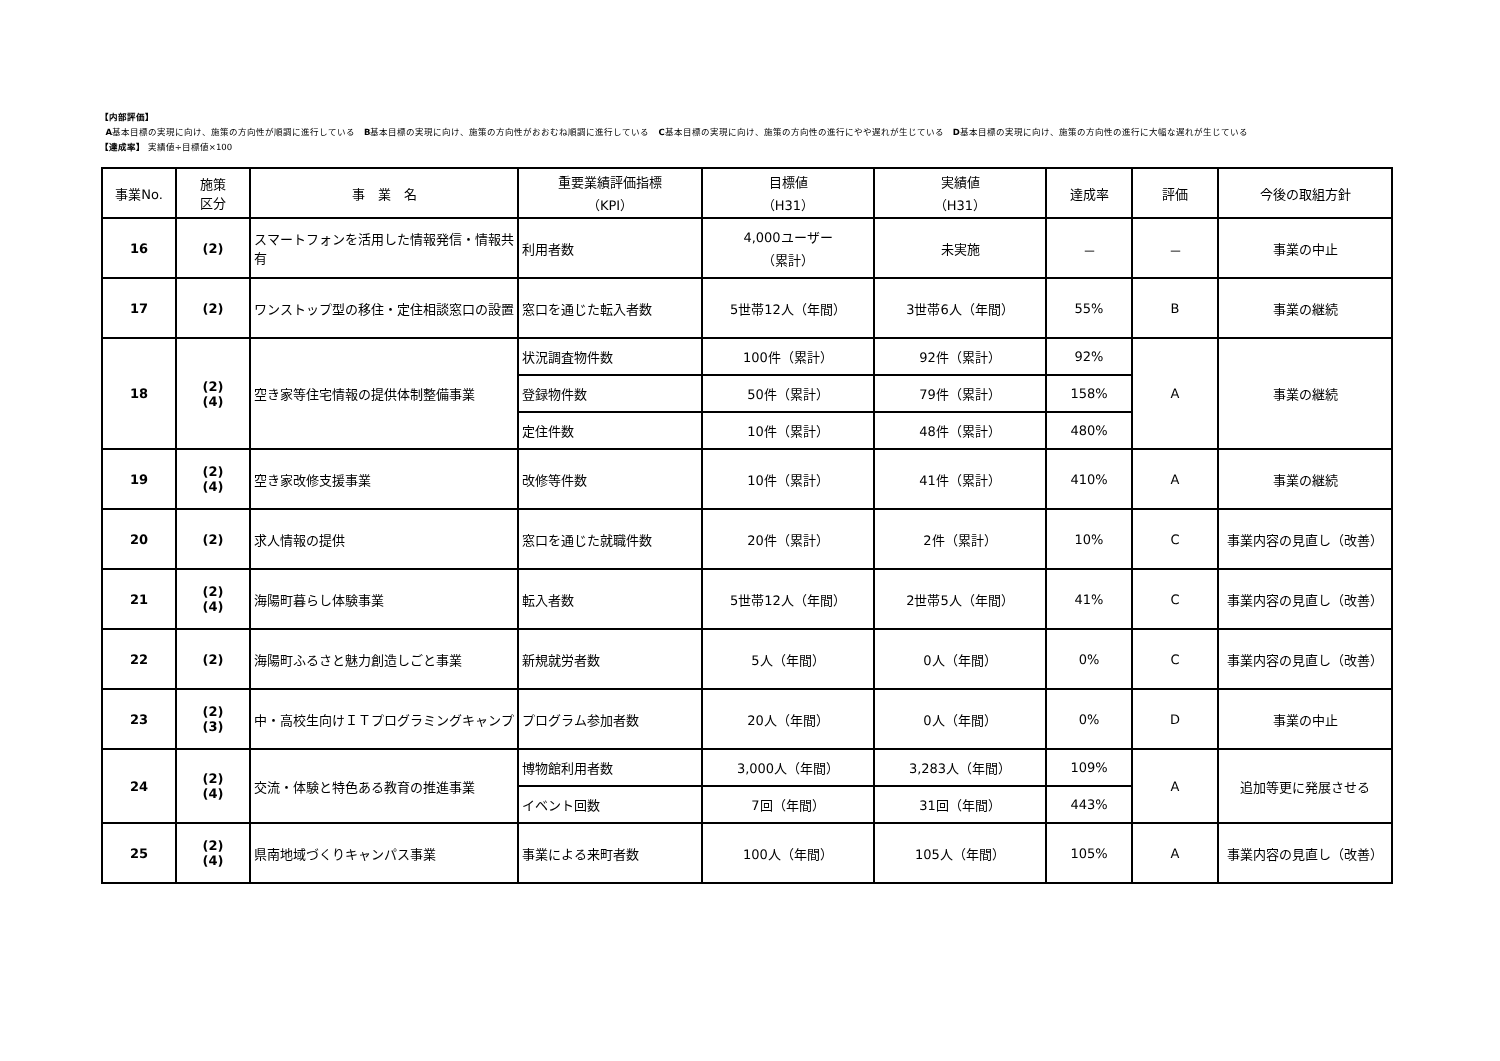【内部評価】
A基本目標の実現に向け、施策の方向性が順調に進行している　B基本目標の実現に向け、施策の方向性がおおむね順調に進行している　C基本目標の実現に向け、施策の方向性の進行にやや遅れが生じている　D基本目標の実現に向け、施策の方向性の進行に大幅な遅れが生じている
【達成率】 実績値÷目標値×100
| 事業No. | 施策 区分 | 事 業 名 | 重要業績評価指標 （KPI） | 目標値 （H31） | 実績値 （H31） | 達成率 | 評価 | 今後の取組方針 |
| --- | --- | --- | --- | --- | --- | --- | --- | --- |
| 16 | (2) | スマートフォンを活用した情報発信・情報共有 | 利用者数 | 4,000ユーザー （累計） | 未実施 | － | － | 事業の中止 |
| 17 | (2) | ワンストップ型の移住・定住相談窓口の設置 | 窓口を通じた転入者数 | 5世帯12人（年間） | 3世帯6人（年間） | 55% | B | 事業の継続 |
| 18 | (2) (4) | 空き家等住宅情報の提供体制整備事業 | 状況調査物件数 | 100件（累計） | 92件（累計） | 92% | A | 事業の継続 |
| | | | 登録物件数 | 50件（累計） | 79件（累計） | 158% | | |
| | | | 定住件数 | 10件（累計） | 48件（累計） | 480% | | |
| 19 | (2) (4) | 空き家改修支援事業 | 改修等件数 | 10件（累計） | 41件（累計） | 410% | A | 事業の継続 |
| 20 | (2) | 求人情報の提供 | 窓口を通じた就職件数 | 20件（累計） | 2件（累計） | 10% | C | 事業内容の見直し（改善） |
| 21 | (2) (4) | 海陽町暮らし体験事業 | 転入者数 | 5世帯12人（年間） | 2世帯5人（年間） | 41% | C | 事業内容の見直し（改善） |
| 22 | (2) | 海陽町ふるさと魅力創造しごと事業 | 新規就労者数 | 5人（年間） | 0人（年間） | 0% | C | 事業内容の見直し（改善） |
| 23 | (2) (3) | 中・高校生向けＩＴプログラミングキャンプ | プログラム参加者数 | 20人（年間） | 0人（年間） | 0% | D | 事業の中止 |
| 24 | (2) (4) | 交流・体験と特色ある教育の推進事業 | 博物館利用者数 | 3,000人（年間） | 3,283人（年間） | 109% | A | 追加等更に発展させる |
| | | | イベント回数 | 7回（年間） | 31回（年間） | 443% | | |
| 25 | (2) (4) | 県南地域づくりキャンパス事業 | 事業による来町者数 | 100人（年間） | 105人（年間） | 105% | A | 事業内容の見直し（改善） |